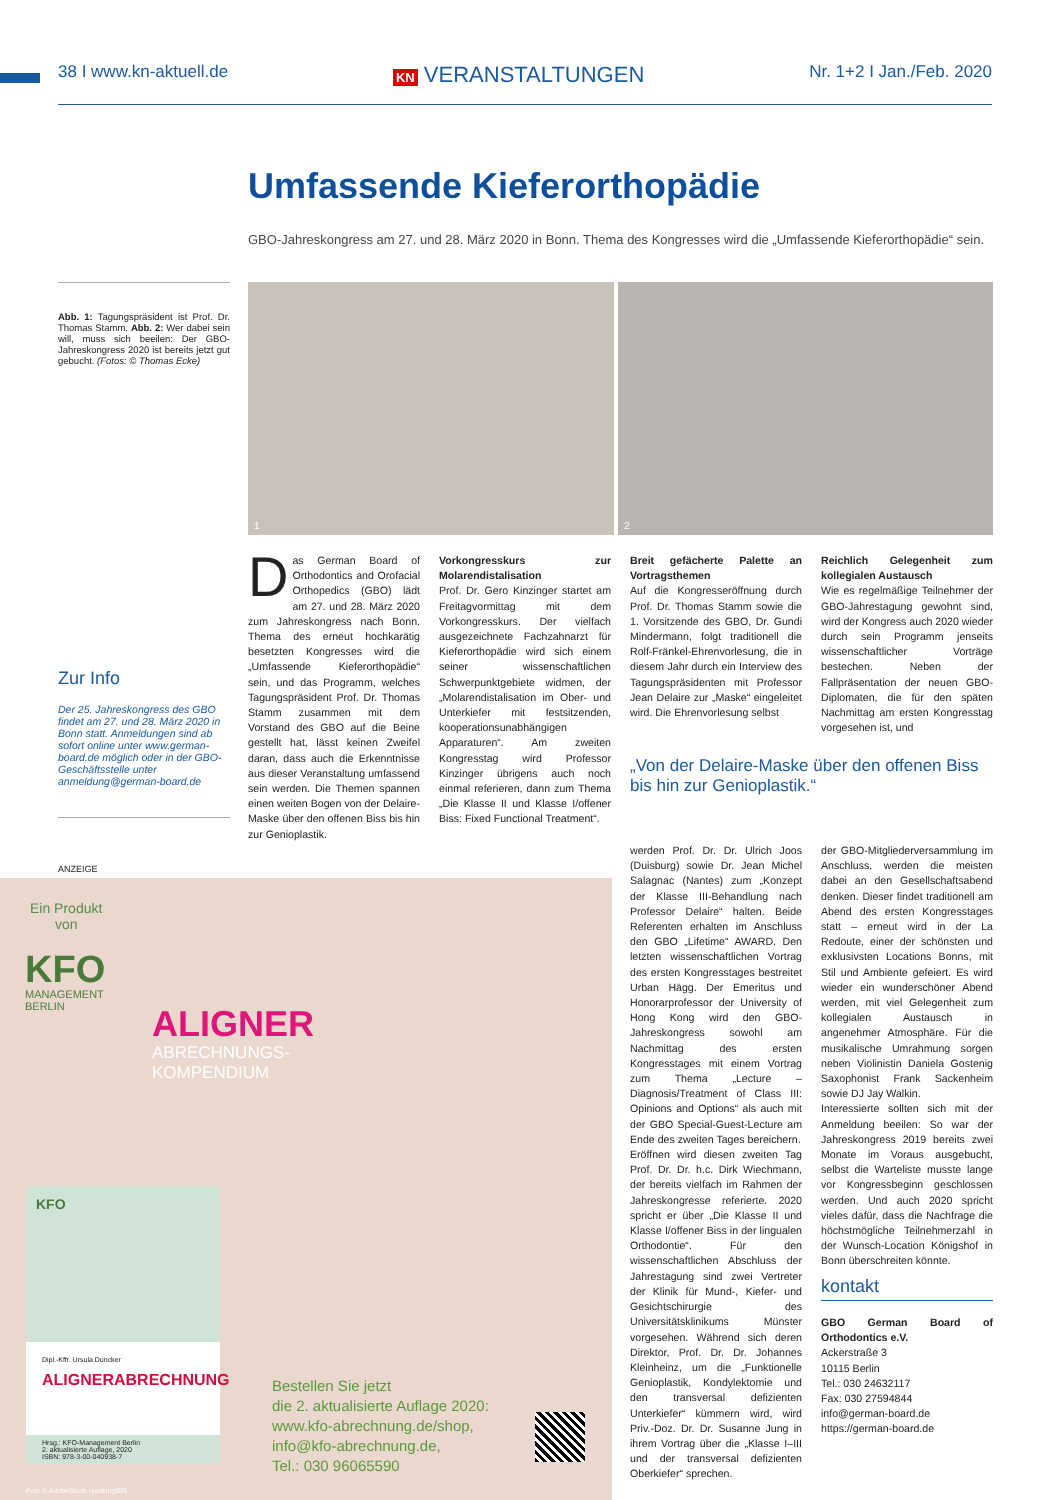38 I www.kn-aktuell.de KN VERANSTALTUNGEN Nr. 1+2 I Jan./Feb. 2020
Umfassende Kieferorthopädie
GBO-Jahreskongress am 27. und 28. März 2020 in Bonn. Thema des Kongresses wird die „Umfassende Kieferorthopädie“ sein.
Abb. 1: Tagungspräsident ist Prof. Dr. Thomas Stamm. Abb. 2: Wer dabei sein will, muss sich beeilen: Der GBO-Jahreskongress 2020 ist bereits jetzt gut gebucht. (Fotos: © Thomas Ecke)
1 2
Zur Info
Der 25. Jahreskongress des GBO findet am 27. und 28. März 2020 in Bonn statt. Anmeldungen sind ab sofort online unter www.german-board.de möglich oder in der GBO-Geschäftsstelle unter anmeldung@german-board.de
Das German Board of Orthodontics and Orofacial Orthopedics (GBO) lädt am 27. und 28. März 2020 zum Jahreskongress nach Bonn. Thema des erneut hochkarätig besetzten Kongresses wird die „Umfassende Kieferorthopädie“ sein, und das Programm, welches Tagungspräsident Prof. Dr. Thomas Stamm zusammen mit dem Vorstand des GBO auf die Beine gestellt hat, lässt keinen Zweifel daran, dass auch die Erkenntnisse aus dieser Veranstaltung umfassend sein werden. Die Themen spannen einen weiten Bogen von der Delaire-Maske über den offenen Biss bis hin zur Genioplastik.
Vorkongresskurs zur Molarendistalisation
Prof. Dr. Gero Kinzinger startet am Freitagvormittag mit dem Vorkongresskurs. Der vielfach ausgezeichnete Fachzahnarzt für Kieferorthopädie wird sich einem seiner wissenschaftlichen Schwerpunktgebiete widmen, der „Molarendistalisation im Ober- und Unterkiefer mit festsitzenden, kooperationsunabhängigen Apparaturen“. Am zweiten Kongresstag wird Professor Kinzinger übrigens auch noch einmal referieren, dann zum Thema „Die Klasse II und Klasse I/offener Biss: Fixed Functional Treatment“.
Breit gefächerte Palette an Vortragsthemen
Auf die Kongresseröffnung durch Prof. Dr. Thomas Stamm sowie die 1. Vorsitzende des GBO, Dr. Gundi Mindermann, folgt traditionell die Rolf-Fränkel-Ehrenvorlesung, die in diesem Jahr durch ein Interview des Tagungspräsidenten mit Professor Jean Delaire zur „Maske“ eingeleitet wird. Die Ehrenvorlesung selbst
Reichlich Gelegenheit zum kollegialen Austausch
Wie es regelmäßige Teilnehmer der GBO-Jahrestagung gewohnt sind, wird der Kongress auch 2020 wieder durch sein Programm jenseits wissenschaftlicher Vorträge bestechen. Neben der Fallpräsentation der neuen GBO-Diplomaten, die für den späten Nachmittag am ersten Kongresstag vorgesehen ist, und
„Von der Delaire-Maske über den offenen Biss bis hin zur Genioplastik.“
werden Prof. Dr. Dr. Ulrich Joos (Duisburg) sowie Dr. Jean Michel Salagnac (Nantes) zum „Konzept der Klasse III-Behandlung nach Professor Delaire“ halten. Beide Referenten erhalten im Anschluss den GBO „Lifetime“ AWARD. Den letzten wissenschaftlichen Vortrag des ersten Kongresstages bestreitet Urban Hägg. Der Emeritus und Honorarprofessor der University of Hong Kong wird den GBO-Jahreskongress sowohl am Nachmittag des ersten Kongresstages mit einem Vortrag zum Thema „Lecture – Diagnosis/Treatment of Class III: Opinions and Options“ als auch mit der GBO Special-Guest-Lecture am Ende des zweiten Tages bereichern.
Eröffnen wird diesen zweiten Tag Prof. Dr. Dr. h.c. Dirk Wiechmann, der bereits vielfach im Rahmen der Jahreskongresse referierte. 2020 spricht er über „Die Klasse II und Klasse I/offener Biss in der lingualen Orthodontie“. Für den wissenschaftlichen Abschluss der Jahrestagung sind zwei Vertreter der Klinik für Mund-, Kiefer- und Gesichtschirurgie des Universitätsklinikums Münster vorgesehen. Während sich deren Direktor, Prof. Dr. Dr. Johannes Kleinheinz, um die „Funktionelle Genioplastik, Kondylektomie und den transversal defizienten Unterkiefer“ kümmern wird, wird Priv.-Doz. Dr. Dr. Susanne Jung in ihrem Vortrag über die „Klasse I–III und der transversal defizienten Oberkiefer“ sprechen.
der GBO-Mitgliederversammlung im Anschluss, werden die meisten dabei an den Gesellschaftsabend denken. Dieser findet traditionell am Abend des ersten Kongresstages statt – erneut wird in der La Redoute, einer der schönsten und exklusivsten Locations Bonns, mit Stil und Ambiente gefeiert. Es wird wieder ein wunderschöner Abend werden, mit viel Gelegenheit zum kollegialen Austausch in angenehmer Atmosphäre. Für die musikalische Umrahmung sorgen neben Violinistin Daniela Gostenig Saxophonist Frank Sackenheim sowie DJ Jay Walkin.
Interessierte sollten sich mit der Anmeldung beeilen: So war der Jahreskongress 2019 bereits zwei Monate im Voraus ausgebucht, selbst die Warteliste musste lange vor Kongressbeginn geschlossen werden. Und auch 2020 spricht vieles dafür, dass die Nachfrage die höchstmögliche Teilnehmerzahl in der Wunsch-Location Königshof in Bonn überschreiten könnte.
kontakt
GBO German Board of Orthodontics e.V.
Ackerstraße 3
10115 Berlin
Tel.: 030 24632117
Fax: 030 27594844
info@german-board.de
https://german-board.de
ANZEIGE
Ein Produkt
von
KFO
MANAGEMENT
BERLIN
ALIGNER
ABRECHNUNGS-
KOMPENDIUM
KFO
Dipl.-Kffr. Ursula Duncker
ALIGNERABRECHNUNG
Hrsg.: KFO-Management Berlin
2. aktualisierte Auflage, 2020
ISBN: 978-3-00-040938-7
Bestellen Sie jetzt
die 2. aktualisierte Auflage 2020:
www.kfo-abrechnung.de/shop,
info@kfo-abrechnung.de,
Tel.: 030 96065590
Foto © AdobeStock-ryanking999